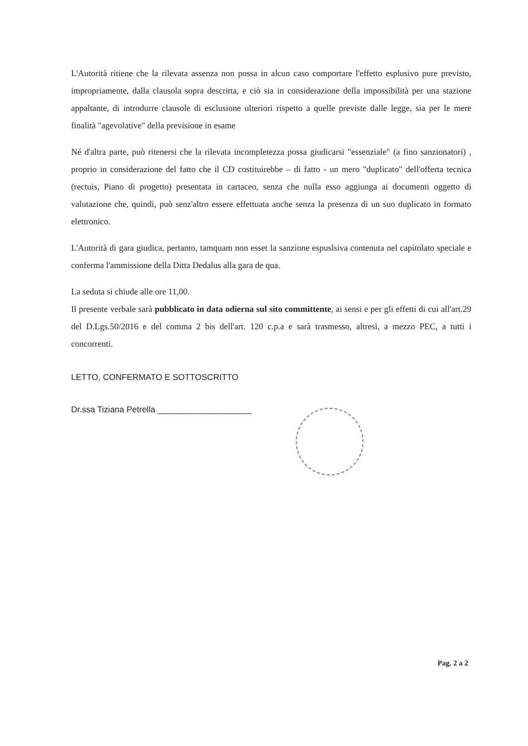L'Autorità ritiene che la rilevata assenza non possa in alcun caso comportare l'effetto esplusivo pure previsto, impropriamente, dalla clausola sopra descritta, e ciò sia in considerazione della impossibilità per una stazione appaltante, di introdurre clausole di esclusione ulteriori rispetto a quelle previste dalle legge, sia per le mere finalità "agevolative" della previsione in esame
Né d'altra parte, può ritenersi che la rilevata incompletezza possa giudicarsi "essenziale" (a fino sanzionatori) , proprio in considerazione del fatto che il CD costituirebbe – di fatto - un mero "duplicato" dell'offerta tecnica (rectuis, Piano di progetto) presentata in cartaceo, senza che nulla esso aggiunga ai documenti oggetto di valutazione che, quindi, può senz'altro essere effettuata anche senza la presenza di un suo duplicato in formato elettronico.
L'Autorità di gara giudica, pertanto, tamquam non esset la sanzione espuslsiva contenuta nel capitolato speciale e conferma l'ammissione della Ditta Dedalus alla gara de qua.
La seduta si chiude alle ore 11,00.
Il presente verbale sarà pubblicato in data odierna sul sito committente, ai sensi e per gli effetti di cui all'art.29 del D.Lgs.50/2016 e del comma 2 bis dell'art. 120 c.p.a e sarà trasmesso, altresì, a mezzo PEC, a tutti i concorrenti.
LETTO, CONFERMATO E SOTTOSCRITTO
Dr.ssa Tiziana Petrella ____________________
Pag. 2 a 2